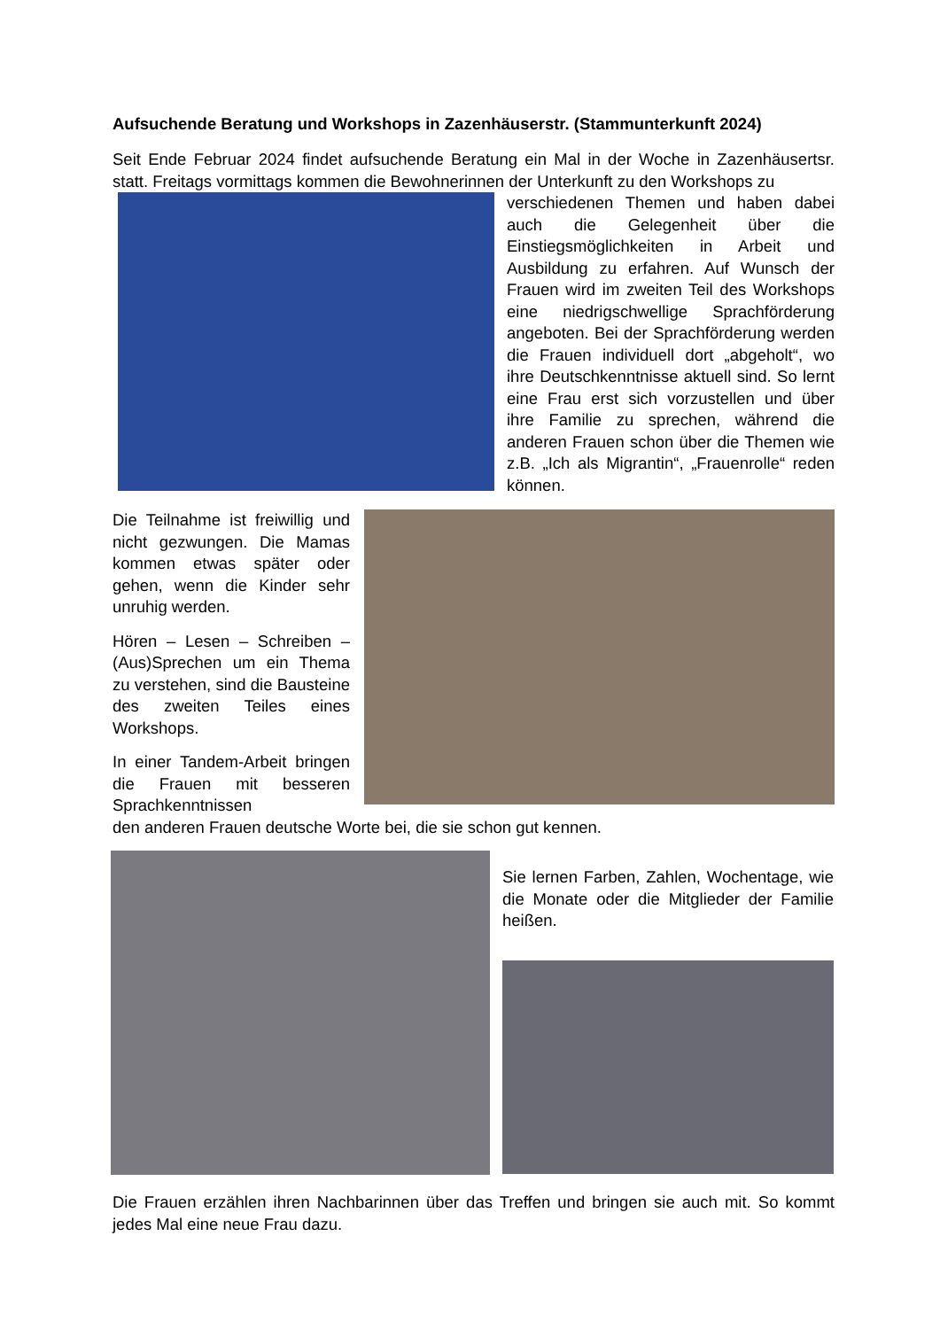Aufsuchende Beratung und Workshops in Zazenhäuserstr. (Stammunterkunft 2024)
Seit Ende Februar 2024 findet aufsuchende Beratung ein Mal in der Woche in Zazenhäusertsr. statt. Freitags vormittags kommen die Bewohnerinnen der Unterkunft zu den Workshops zu
verschiedenen Themen und haben dabei auch die Gelegenheit über die Einstiegsmöglichkeiten in Arbeit und Ausbildung zu erfahren. Auf Wunsch der Frauen wird im zweiten Teil des Workshops eine niedrigschwellige Sprach­förderung angeboten. Bei der Sprach­förderung werden die Frauen individuell dort „abgeholt“, wo ihre Deutsch­kenntnisse aktuell sind. So lernt eine Frau erst sich vorzustellen und über ihre Familie zu sprechen, während die anderen Frauen schon über die Themen wie z.B. „Ich als Migrantin“, „Frauenrolle“ reden können.
Die Teilnahme ist freiwillig und nicht gezwungen. Die Mamas kommen etwas später oder gehen, wenn die Kinder sehr unruhig werden.
Hören – Lesen – Schreiben – (Aus)Sprechen um ein Thema zu verstehen, sind die Bau­steine des zweiten Teiles eines Workshops.
In einer Tandem-Arbeit bringen die Frauen mit besseren Sprachkenntnissen
den anderen Frauen deutsche Worte bei, die sie schon gut kennen.
Sie lernen Farben, Zahlen, Wochentage, wie die Monate oder die Mitglieder der Familie heißen.
Die Frauen erzählen ihren Nachbarinnen über das Treffen und bringen sie auch mit. So kommt jedes Mal eine neue Frau dazu.